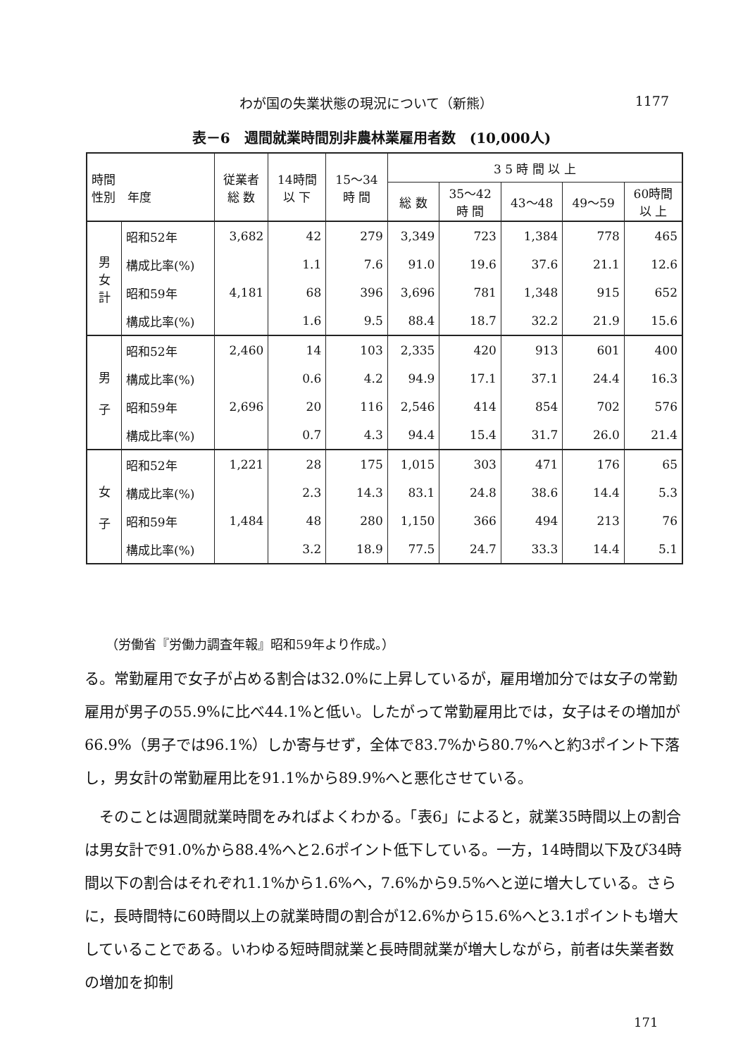わが国の失業状態の現況について（新熊） 1177
表－6　週間就業時間別非農林業雇用者数　(10,000人)
| 時間 性別 年度 | | 従業者 総 数 | 14時間 以 下 | 15〜34 時 間 | 3 5 時 間 以 上 | | | | |
| --- | --- | --- | --- | --- | --- | --- | --- | --- | --- |
| | | | | | 総 数 | 35〜42 時 間 | 43〜48 | 49〜59 | 60時間 以 上 |
| 男 女 計 | 昭和52年 | 3,682 | 42 | 279 | 3,349 | 723 | 1,384 | 778 | 465 |
| | 構成比率(%) | | 1.1 | 7.6 | 91.0 | 19.6 | 37.6 | 21.1 | 12.6 |
| | 昭和59年 | 4,181 | 68 | 396 | 3,696 | 781 | 1,348 | 915 | 652 |
| | 構成比率(%) | | 1.6 | 9.5 | 88.4 | 18.7 | 32.2 | 21.9 | 15.6 |
| 男 子 | 昭和52年 | 2,460 | 14 | 103 | 2,335 | 420 | 913 | 601 | 400 |
| | 構成比率(%) | | 0.6 | 4.2 | 94.9 | 17.1 | 37.1 | 24.4 | 16.3 |
| | 昭和59年 | 2,696 | 20 | 116 | 2,546 | 414 | 854 | 702 | 576 |
| | 構成比率(%) | | 0.7 | 4.3 | 94.4 | 15.4 | 31.7 | 26.0 | 21.4 |
| 女 子 | 昭和52年 | 1,221 | 28 | 175 | 1,015 | 303 | 471 | 176 | 65 |
| | 構成比率(%) | | 2.3 | 14.3 | 83.1 | 24.8 | 38.6 | 14.4 | 5.3 |
| | 昭和59年 | 1,484 | 48 | 280 | 1,150 | 366 | 494 | 213 | 76 |
| | 構成比率(%) | | 3.2 | 18.9 | 77.5 | 24.7 | 33.3 | 14.4 | 5.1 |
（労働省『労働力調査年報』昭和59年より作成。）
る。常勤雇用で女子が占める割合は32.0%に上昇しているが，雇用増加分では女子の常勤雇用が男子の55.9%に比べ44.1%と低い。したがって常勤雇用比では，女子はその増加が66.9%（男子では96.1%）しか寄与せず，全体で83.7%から80.7%へと約3ポイント下落し，男女計の常勤雇用比を91.1%から89.9%へと悪化させている。
そのことは週間就業時間をみればよくわかる。「表6」によると，就業35時間以上の割合は男女計で91.0%から88.4%へと2.6ポイント低下している。一方，14時間以下及び34時間以下の割合はそれぞれ1.1%から1.6%へ，7.6%から9.5%へと逆に増大している。さらに，長時間特に60時間以上の就業時間の割合が12.6%から15.6%へと3.1ポイントも増大していることである。いわゆる短時間就業と長時間就業が増大しながら，前者は失業者数の増加を抑制
171